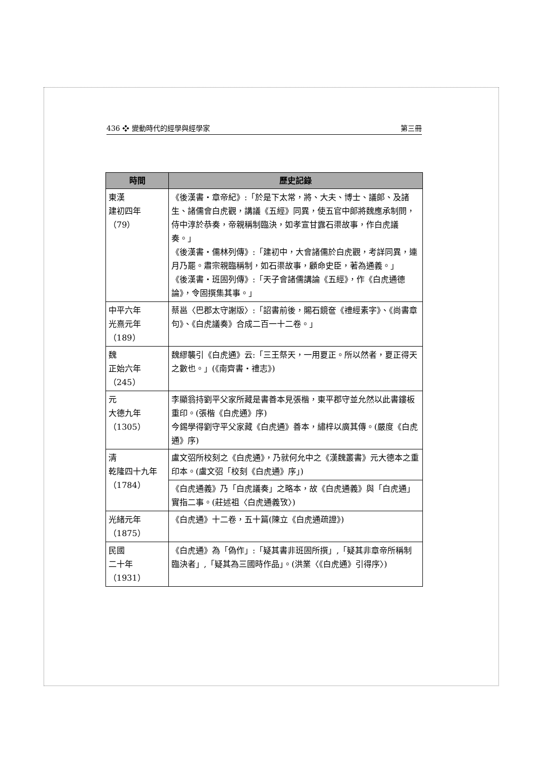436 ❖ 變動時代的經學與經學家 第三冊
| 時間 | 歷史記錄 |
| --- | --- |
| 東漢 建初四年 （79） | 《後漢書・章帝紀》:「於是下太常，將、大夫、博士、議郎、及諸生、諸儒會白虎觀，講議《五經》同異，使五官中郎將魏應承制問，侍中淳於恭奏，帝親稱制臨決，如孝宣甘露石渠故事，作白虎議奏。」 《後漢書・儒林列傳》:「建初中，大會諸儒於白虎觀，考詳同異，連月乃罷。肅宗親臨稱制，如石渠故事，顧命史臣，著為通義。」 《後漢書・班固列傳》:「天子會諸儒講論《五經》，作《白虎通德論》，令固撰集其事。」 |
| 中平六年 光熹元年 （189） | 蔡邕〈巴郡太守謝版〉:「詔書前後，賜石鏡奩《禮經素字》、《尚書章句》、《白虎議奏》合成二百一十二卷。」 |
| 魏 正始六年 （245） | 魏繆襲引《白虎通》云:「三王祭天，一用夏正。所以然者，夏正得天之數也。」(《南齊書・禮志》) |
| 元 大德九年 （1305） | 李顯翁持劉平父家所藏是書善本見張楷，東平郡守並允然以此書鏤板重印。(張楷《白虎通》序) 今錫學得劉守平父家藏《白虎通》善本，繡梓以廣其傳。(嚴度《白虎通》序) |
| 清 乾隆四十九年 （1784） | 盧文弨所校刻之《白虎通》，乃就何允中之《漢魏叢書》元大德本之重印本。(盧文弨「校刻《白虎通》序」) |
| | 《白虎通義》乃「白虎議奏」之略本，故《白虎通義》與「白虎通」實指二事。(莊述祖〈白虎通義攷〉) |
| 光緒元年 （1875） | 《白虎通》十二卷，五十篇(陳立《白虎通疏證》) |
| 民國 二十年 （1931） | 《白虎通》為「偽作」:「疑其書非班固所撰」,「疑其非章帝所稱制臨決者」,「疑其為三國時作品」。(洪業〈《白虎通》引得序〉) |